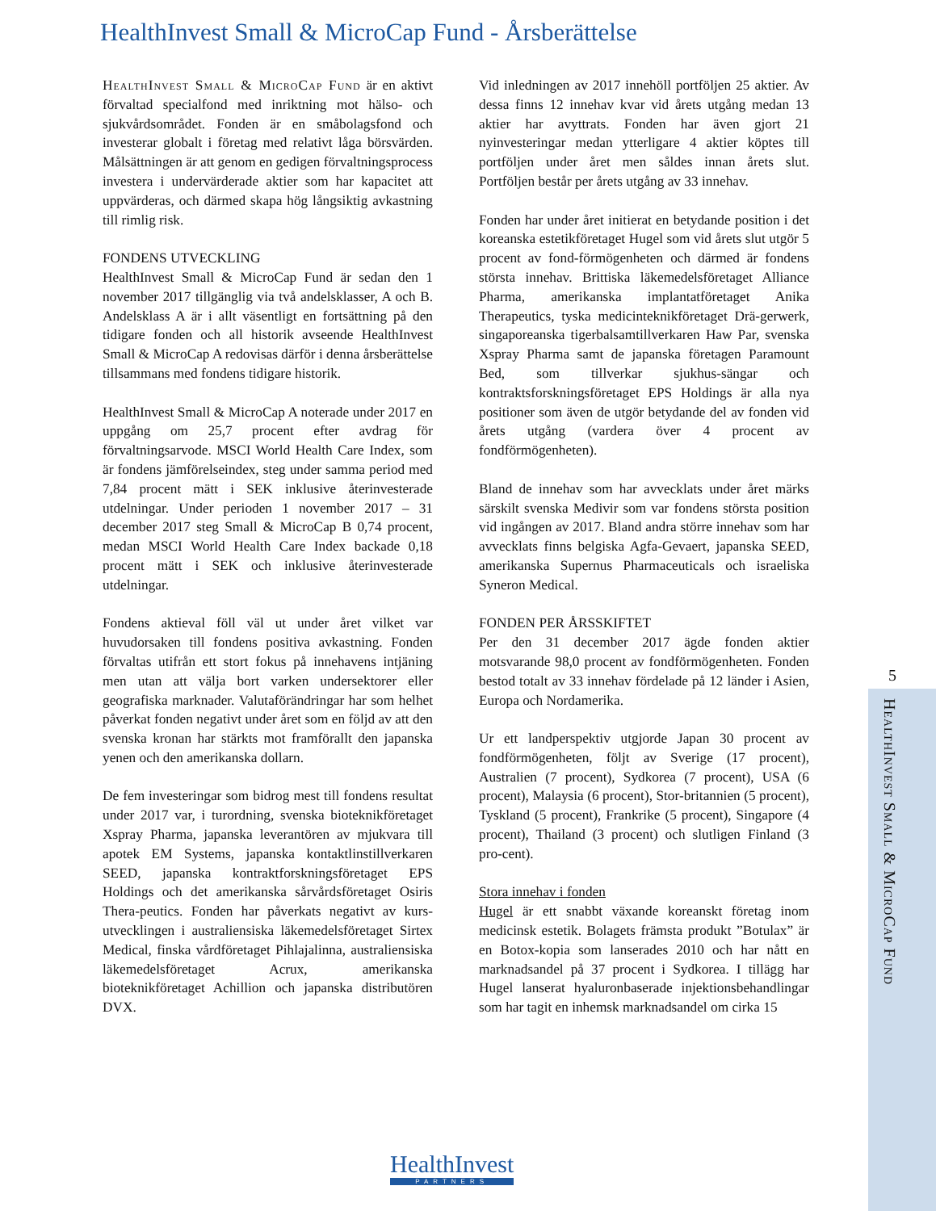HealthInvest Small & MicroCap Fund - Årsberättelse
HealthInvest Small & MicroCap Fund är en aktivt förvaltad specialfond med inriktning mot hälso- och sjukvårdsområdet. Fonden är en småbolagsfond och investerar globalt i företag med relativt låga börsvärden. Målsättningen är att genom en gedigen förvaltningsprocess investera i undervärderade aktier som har kapacitet att uppvärderas, och därmed skapa hög långsiktig avkastning till rimlig risk.
FONDENS UTVECKLING
HealthInvest Small & MicroCap Fund är sedan den 1 november 2017 tillgänglig via två andelsklasser, A och B. Andelsklass A är i allt väsentligt en fortsättning på den tidigare fonden och all historik avseende HealthInvest Small & MicroCap A redovisas därför i denna årsberättelse tillsammans med fondens tidigare historik.
HealthInvest Small & MicroCap A noterade under 2017 en uppgång om 25,7 procent efter avdrag för förvaltningsarvode. MSCI World Health Care Index, som är fondens jämförelseindex, steg under samma period med 7,84 procent mätt i SEK inklusive återinvesterade utdelningar. Under perioden 1 november 2017 – 31 december 2017 steg Small & MicroCap B 0,74 procent, medan MSCI World Health Care Index backade 0,18 procent mätt i SEK och inklusive återinvesterade utdelningar.
Fondens aktieval föll väl ut under året vilket var huvudorsaken till fondens positiva avkastning. Fonden förvaltas utifrån ett stort fokus på innehavens intjäning men utan att välja bort varken undersektorer eller geografiska marknader. Valutaförändringar har som helhet påverkat fonden negativt under året som en följd av att den svenska kronan har stärkts mot framförallt den japanska yenen och den amerikanska dollarn.
De fem investeringar som bidrog mest till fondens resultat under 2017 var, i turordning, svenska bioteknikföretaget Xspray Pharma, japanska leverantören av mjukvara till apotek EM Systems, japanska kontaktlinstillverkaren SEED, japanska kontraktforskningsföretaget EPS Holdings och det amerikanska sårvårdsföretaget Osiris Thera-peutics. Fonden har påverkats negativt av kurs-utvecklingen i australiensiska läkemedelsföretaget Sirtex Medical, finska vårdföretaget Pihlajalinna, australiensiska läkemedelsföretaget Acrux, amerikanska bioteknikföretaget Achillion och japanska distributören DVX.
Vid inledningen av 2017 innehöll portföljen 25 aktier. Av dessa finns 12 innehav kvar vid årets utgång medan 13 aktier har avyttrats. Fonden har även gjort 21 nyinvesteringar medan ytterligare 4 aktier köptes till portföljen under året men såldes innan årets slut. Portföljen består per årets utgång av 33 innehav.
Fonden har under året initierat en betydande position i det koreanska estetikföretaget Hugel som vid årets slut utgör 5 procent av fond-förmögenheten och därmed är fondens största innehav. Brittiska läkemedelsföretaget Alliance Pharma, amerikanska implantatföretaget Anika Therapeutics, tyska medicinteknikföretaget Drä-gerwerk, singaporeanska tigerbalsamtillverkaren Haw Par, svenska Xspray Pharma samt de japanska företagen Paramount Bed, som tillverkar sjukhus-sängar och kontraktsforskningsföretaget EPS Holdings är alla nya positioner som även de utgör betydande del av fonden vid årets utgång (vardera över 4 procent av fondförmögenheten).
Bland de innehav som har avvecklats under året märks särskilt svenska Medivir som var fondens största position vid ingången av 2017. Bland andra större innehav som har avvecklats finns belgiska Agfa-Gevaert, japanska SEED, amerikanska Supernus Pharmaceuticals och israeliska Syneron Medical.
FONDEN PER ÅRSSKIFTET
Per den 31 december 2017 ägde fonden aktier motsvarande 98,0 procent av fondförmögenheten. Fonden bestod totalt av 33 innehav fördelade på 12 länder i Asien, Europa och Nordamerika.
Ur ett landperspektiv utgjorde Japan 30 procent av fondförmögenheten, följt av Sverige (17 procent), Australien (7 procent), Sydkorea (7 procent), USA (6 procent), Malaysia (6 procent), Stor-britannien (5 procent), Tyskland (5 procent), Frankrike (5 procent), Singapore (4 procent), Thailand (3 procent) och slutligen Finland (3 pro-cent).
Stora innehav i fonden
Hugel är ett snabbt växande koreanskt företag inom medicinsk estetik. Bolagets främsta produkt ”Botulax” är en Botox-kopia som lanserades 2010 och har nått en marknadsandel på 37 procent i Sydkorea. I tillägg har Hugel lanserat hyaluronbaserade injektionsbehandlingar som har tagit en inhemsk marknadsandel om cirka 15
5
HealthInvest Small & MicroCap Fund
HealthInvest
PARTNERS